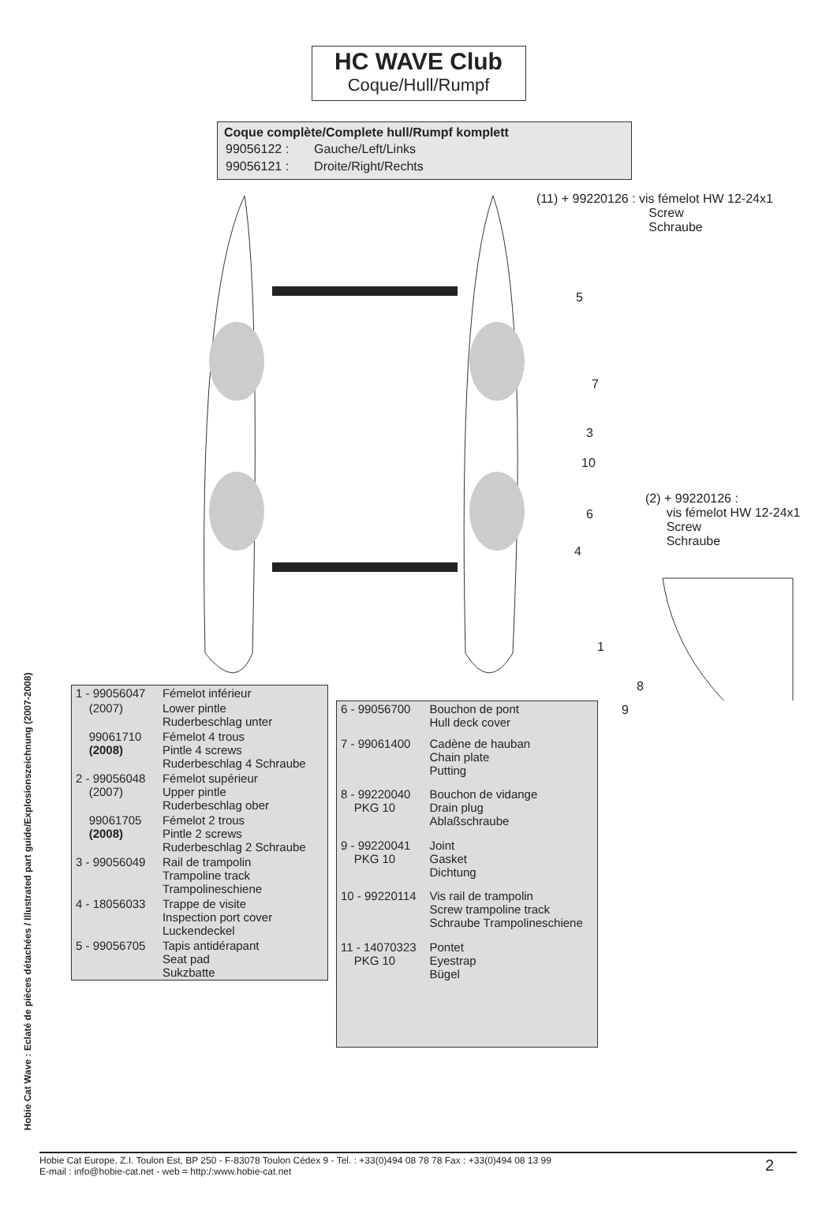Hobie Cat Wave : Eclaté de pièces détachées / Illustrated part guide/Explosionszeichnung (2007-2008)
HC WAVE Club
Coque/Hull/Rumpf
Coque complète/Complete hull/Rumpf komplett
| 99056122 : | Gauche/Left/Links |
| 99056121 : | Droite/Right/Rechts |
(11) + 99220126 : vis fémelot HW 12-24x1
Screw
Schraube
5
7
3
10
(2) + 99220126 :
vis fémelot HW 12-24x1
Screw
Schraube
6
4
1
8
9
| 1 - 99056047 | Fémelot inférieur |
| (2007) | Lower pintle Ruderbeschlag unter |
| 99061710 (2008) | Fémelot 4 trous Pintle 4 screws Ruderbeschlag 4 Schraube |
| 2 - 99056048 (2007) | Fémelot supérieur Upper pintle Ruderbeschlag ober |
| 99061705 (2008) | Fémelot 2 trous Pintle 2 screws Ruderbeschlag 2 Schraube |
| 3 - 99056049 | Rail de trampolin Trampoline track Trampolineschiene |
| 4 - 18056033 | Trappe de visite Inspection port cover Luckendeckel |
| 5 - 99056705 | Tapis antidérapant Seat pad Sukzbatte |
| 6 - 99056700 | Bouchon de pont Hull deck cover |
| 7 - 99061400 | Cadène de hauban Chain plate Putting |
| 8 - 99220040 PKG 10 | Bouchon de vidange Drain plug Ablaßschraube |
| 9 - 99220041 PKG 10 | Joint Gasket Dichtung |
| 10 - 99220114 | Vis rail de trampolin Screw trampoline track Schraube Trampolineschiene |
| 11 - 14070323 PKG 10 | Pontet Eyestrap Bügel |
Hobie Cat Europe, Z.I. Toulon Est, BP 250 - F-83078 Toulon Cédex 9 - Tel. : +33(0)494 08 78 78 Fax : +33(0)494 08 13 99
E-mail : info@hobie-cat.net - web = http:/:www.hobie-cat.net
2